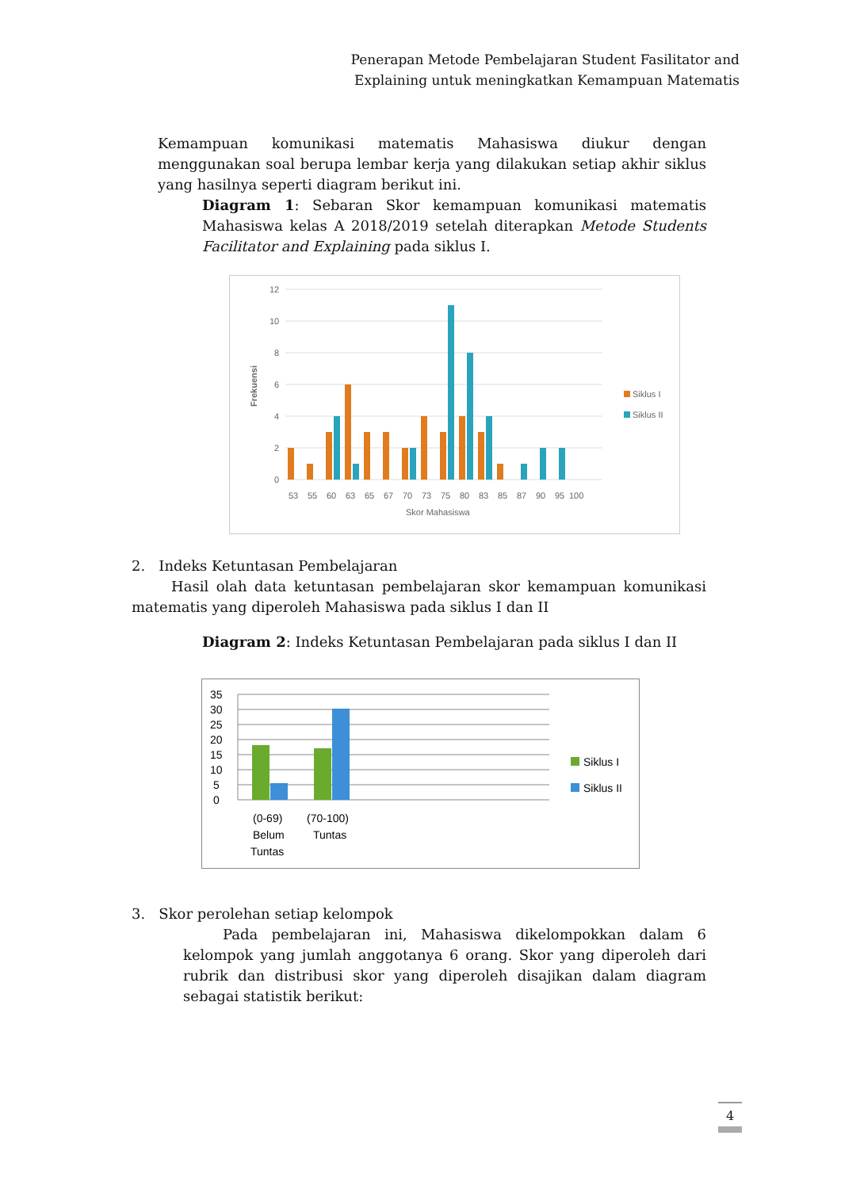Penerapan Metode Pembelajaran Student Fasilitator and
Explaining untuk meningkatkan Kemampuan Matematis
Kemampuan komunikasi matematis Mahasiswa diukur dengan menggunakan soal berupa lembar kerja yang dilakukan setiap akhir siklus yang hasilnya seperti diagram berikut ini.
Diagram 1: Sebaran Skor kemampuan komunikasi matematis Mahasiswa kelas A 2018/2019 setelah diterapkan Metode Students Facilitator and Explaining pada siklus I.
0
2
4
6
8
10
12
53
55
60
63
65
67
70
73
75
80
83
85
87
90
95
100
Skor Mahasiswa
Frekuensi
Siklus I
Siklus II
2. Indeks Ketuntasan Pembelajaran
Hasil olah data ketuntasan pembelajaran skor kemampuan komunikasi matematis yang diperoleh Mahasiswa pada siklus I dan II
Diagram 2: Indeks Ketuntasan Pembelajaran pada siklus I dan II
0
5
10
15
20
25
30
35
(0-69)
Belum
Tuntas
(70-100)
Tuntas
Siklus I
Siklus II
3. Skor perolehan setiap kelompok
Pada pembelajaran ini, Mahasiswa dikelompokkan dalam 6 kelompok yang jumlah anggotanya 6 orang. Skor yang diperoleh dari rubrik dan distribusi skor yang diperoleh disajikan dalam diagram sebagai statistik berikut:
4